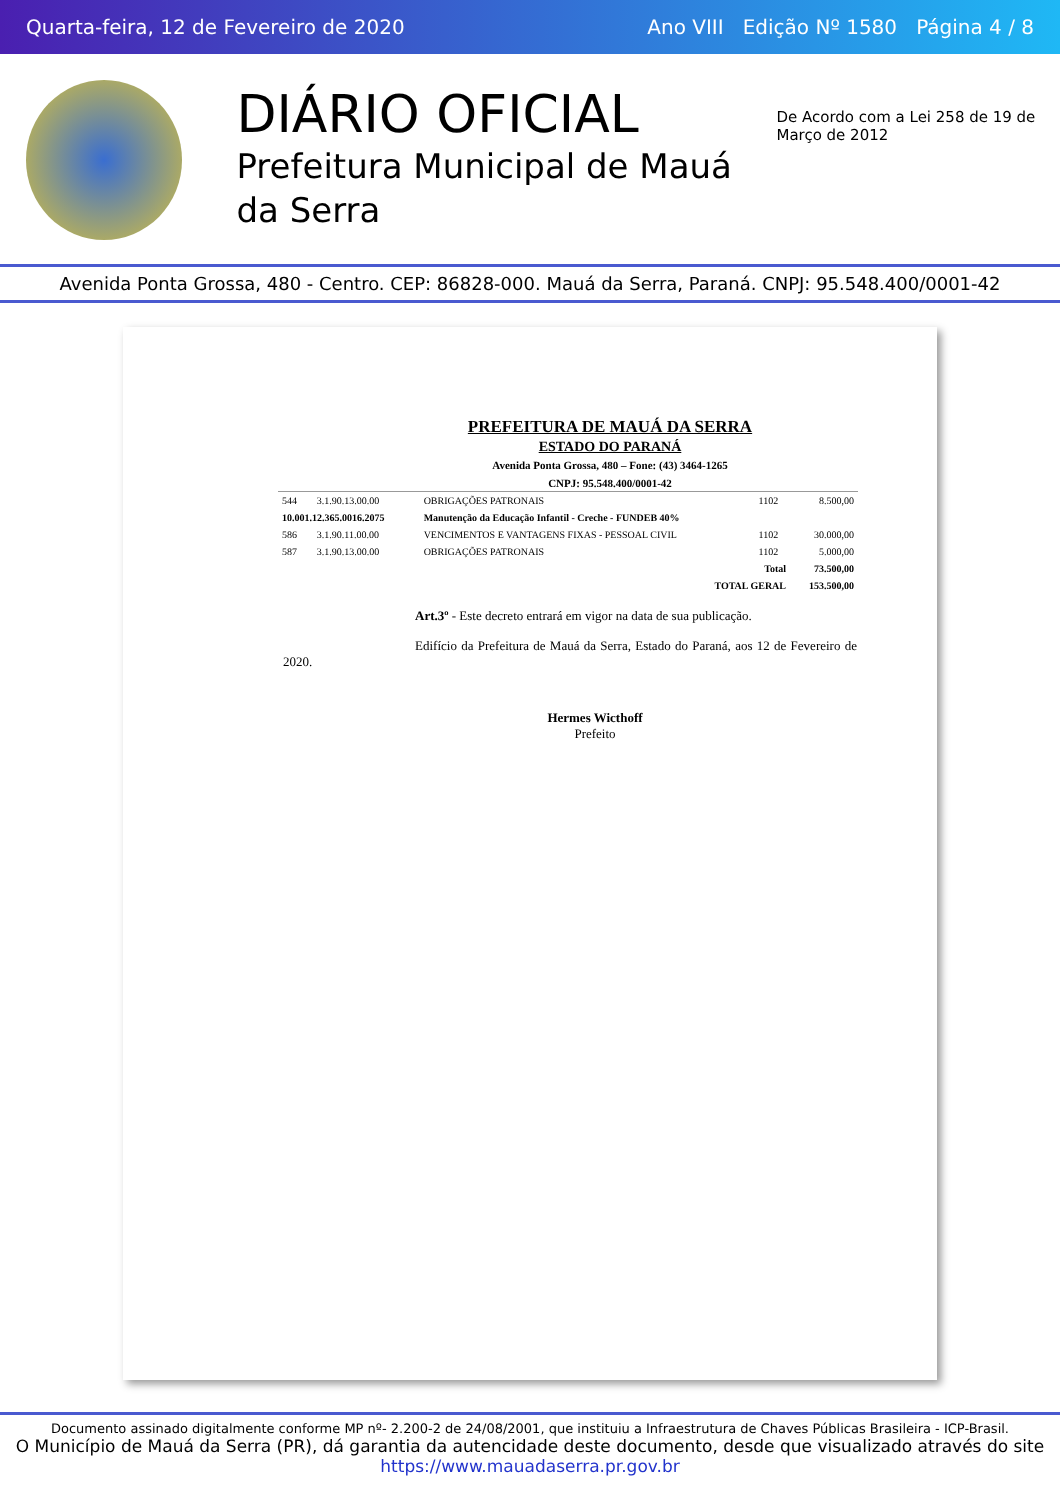Quarta-feira, 12 de Fevereiro de 2020 Ano VIII Edição Nº 1580 Página 4 / 8
DIÁRIO OFICIAL
Prefeitura Municipal de Mauá da Serra
De Acordo com a Lei 258 de 19 de Março de 2012
Avenida Ponta Grossa, 480 - Centro. CEP: 86828-000. Mauá da Serra, Paraná. CNPJ: 95.548.400/0001-42
PREFEITURA DE MAUÁ DA SERRA
ESTADO DO PARANÁ
Avenida Ponta Grossa, 480 – Fone: (43) 3464-1265
CNPJ: 95.548.400/0001-42
| 544 | 3.1.90.13.00.00 | OBRIGAÇÕES PATRONAIS | 1102 | 8.500,00 |
| 10.001.12.365.0016.2075 | | Manutenção da Educação Infantil - Creche - FUNDEB 40% | | |
| 586 | 3.1.90.11.00.00 | VENCIMENTOS E VANTAGENS FIXAS - PESSOAL CIVIL | 1102 | 30.000,00 |
| 587 | 3.1.90.13.00.00 | OBRIGAÇÕES PATRONAIS | 1102 | 5.000,00 |
| Total | | | | 73.500,00 |
| TOTAL GERAL | | | | 153.500,00 |
Art.3º - Este decreto entrará em vigor na data de sua publicação.
Edifício da Prefeitura de Mauá da Serra, Estado do Paraná, aos 12 de Fevereiro de 2020.
Hermes Wicthoff
Prefeito
Documento assinado digitalmente conforme MP nº- 2.200-2 de 24/08/2001, que instituiu a Infraestrutura de Chaves Públicas Brasileira - ICP-Brasil.
O Município de Mauá da Serra (PR), dá garantia da autencidade deste documento, desde que visualizado através do site https://www.mauadaserra.pr.gov.br